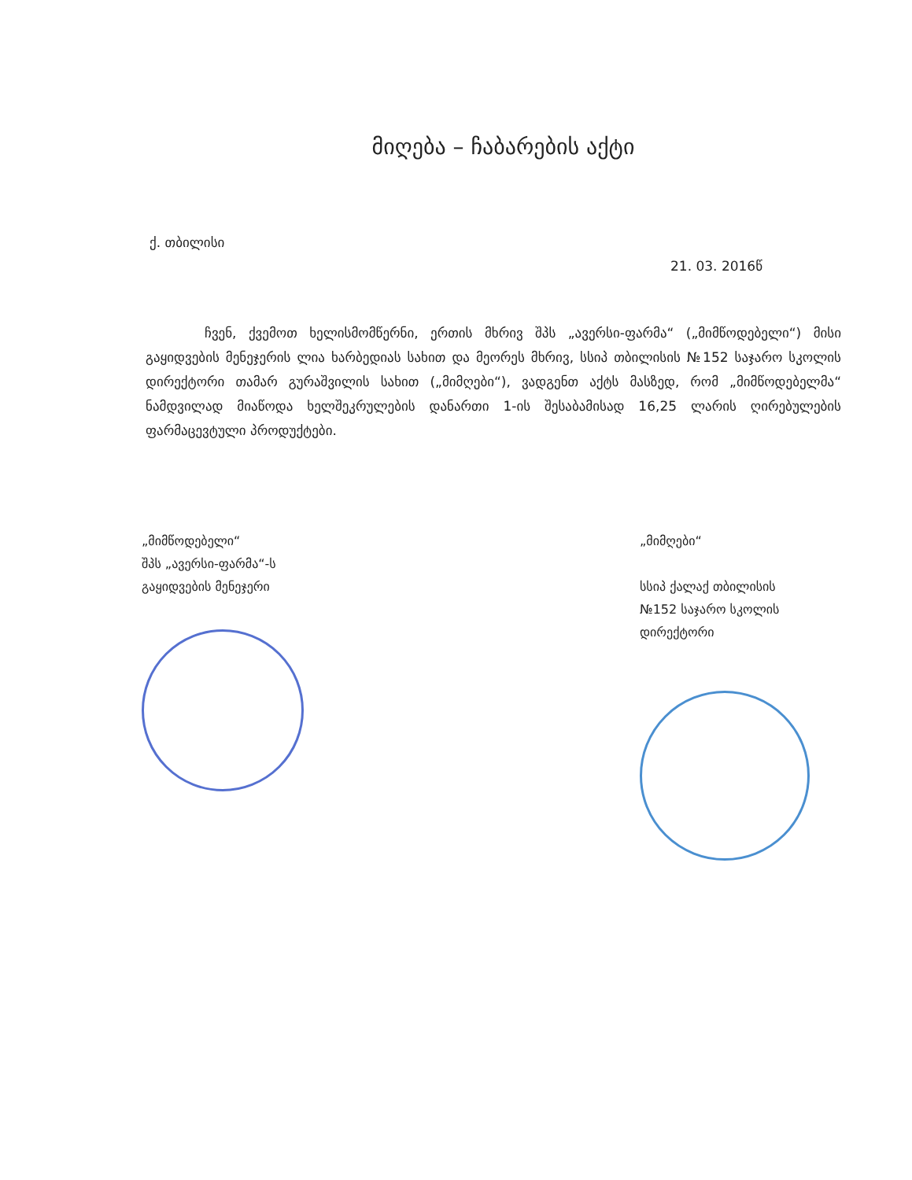მიღება – ჩაბარების აქტი
ქ. თბილისი
21. 03. 2016წ
ჩვენ, ქვემოთ ხელისმომწერნი, ერთის მხრივ შპს „ავერსი-ფარმა“ („მიმწოდებელი“) მისი გაყიდვების მენეჯერის ლია ხარბედიას სახით და მეორეს მხრივ, სსიპ თბილისის №152 საჯარო სკოლის დირექტორი თამარ გურაშვილის სახით („მიმღები“), ვადგენთ აქტს მასზედ, რომ „მიმწოდებელმა“ ნამდვილად მიაწოდა ხელშეკრულების დანართი 1-ის შესაბამისად 16,25 ლარის ღირებულების ფარმაცევტული პროდუქტები.
„მიმწოდებელი“
შპს „ავერსი-ფარმა“-ს
გაყიდვების მენეჯერი
„მიმღები“
სსიპ ქალაქ თბილისის
№152 საჯარო სკოლის
დირექტორი